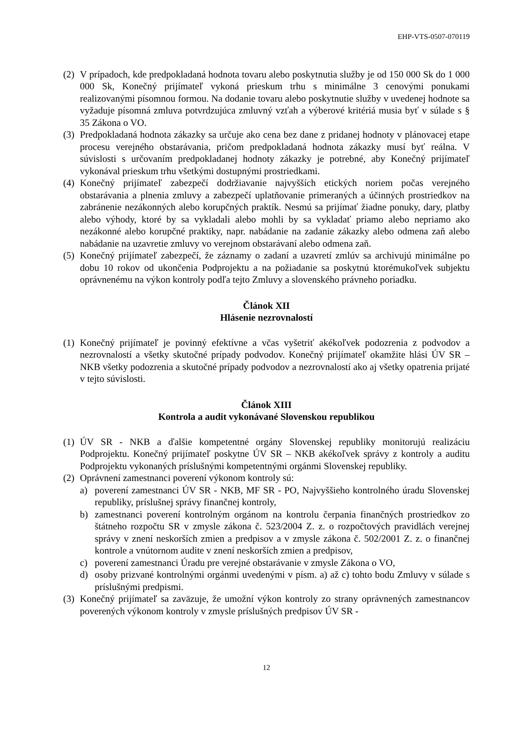EHP-VTS-0507-070119
(2) V prípadoch, kde predpokladaná hodnota tovaru alebo poskytnutia služby je od 150 000 Sk do 1 000 000 Sk, Konečný prijímateľ vykoná prieskum trhu s minimálne 3 cenovými ponukami realizovanými písomnou formou. Na dodanie tovaru alebo poskytnutie služby v uvedenej hodnote sa vyžaduje písomná zmluva potvrdzujúca zmluvný vzťah a výberové kritériá musia byť v súlade s § 35 Zákona o VO.
(3) Predpokladaná hodnota zákazky sa určuje ako cena bez dane z pridanej hodnoty v plánovacej etape procesu verejného obstarávania, pričom predpokladaná hodnota zákazky musí byť reálna. V súvislosti s určovaním predpokladanej hodnoty zákazky je potrebné, aby Konečný prijímateľ vykonával prieskum trhu všetkými dostupnými prostriedkami.
(4) Konečný prijímateľ zabezpečí dodržiavanie najvyšších etických noriem počas verejného obstarávania a plnenia zmluvy a zabezpečí uplatňovanie primeraných a účinných prostriedkov na zabránenie nezákonných alebo korupčných praktík. Nesmú sa prijímať žiadne ponuky, dary, platby alebo výhody, ktoré by sa vykladali alebo mohli by sa vykladať priamo alebo nepriamo ako nezákonné alebo korupčné praktiky, napr. nabádanie na zadanie zákazky alebo odmena zaň alebo nabádanie na uzavretie zmluvy vo verejnom obstarávaní alebo odmena zaň.
(5) Konečný prijímateľ zabezpečí, že záznamy o zadaní a uzavretí zmlúv sa archivujú minimálne po dobu 10 rokov od ukončenia Podprojektu a na požiadanie sa poskytnú ktorémukoľvek subjektu oprávnenému na výkon kontroly podľa tejto Zmluvy a slovenského právneho poriadku.
Článok XII
Hlásenie nezrovnalostí
(1) Konečný prijímateľ je povinný efektívne a včas vyšetriť akékoľvek podozrenia z podvodov a nezrovnalostí a všetky skutočné prípady podvodov. Konečný prijímateľ okamžite hlási ÚV SR – NKB všetky podozrenia a skutočné prípady podvodov a nezrovnalostí ako aj všetky opatrenia prijaté v tejto súvislosti.
Článok XIII
Kontrola a audit vykonávané Slovenskou republikou
(1) ÚV SR - NKB a ďalšie kompetentné orgány Slovenskej republiky monitorujú realizáciu Podprojektu. Konečný prijímateľ poskytne ÚV SR – NKB akékoľvek správy z kontroly a auditu Podprojektu vykonaných príslušnými kompetentnými orgánmi Slovenskej republiky.
(2) Oprávnení zamestnanci poverení výkonom kontroly sú:
a) poverení zamestnanci ÚV SR - NKB, MF SR - PO, Najvyššieho kontrolného úradu Slovenskej republiky, príslušnej správy finančnej kontroly,
b) zamestnanci poverení kontrolným orgánom na kontrolu čerpania finančných prostriedkov zo štátneho rozpočtu SR v zmysle zákona č. 523/2004 Z. z. o rozpočtových pravidlách verejnej správy v znení neskorších zmien a predpisov a v zmysle zákona č. 502/2001 Z. z. o finančnej kontrole a vnútornom audite v znení neskorších zmien a predpisov,
c) poverení zamestnanci Úradu pre verejné obstarávanie v zmysle Zákona o VO,
d) osoby prizvané kontrolnými orgánmi uvedenými v písm. a) až c) tohto bodu Zmluvy v súlade s príslušnými predpismi.
(3) Konečný prijímateľ sa zaväzuje, že umožní výkon kontroly zo strany oprávnených zamestnancov poverených výkonom kontroly v zmysle príslušných predpisov ÚV SR -
12